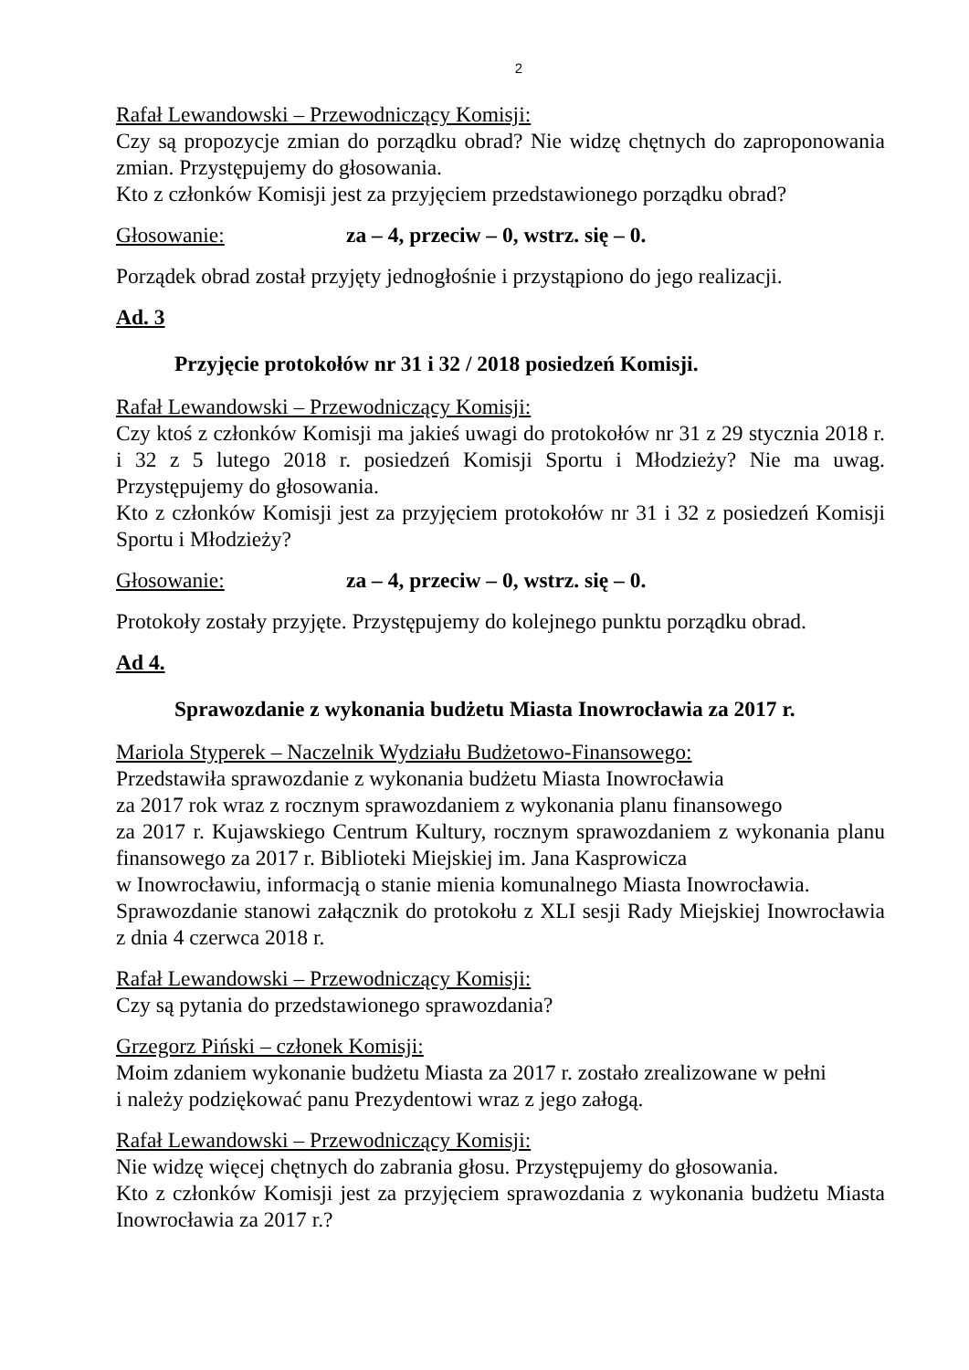2
Rafał Lewandowski – Przewodniczący Komisji:
Czy są propozycje zmian do porządku obrad? Nie widzę chętnych do zaproponowania zmian. Przystępujemy do głosowania.
Kto z członków Komisji jest za przyjęciem przedstawionego porządku obrad?
Głosowanie: za – 4, przeciw – 0, wstrz. się – 0.
Porządek obrad został przyjęty jednogłośnie i przystąpiono do jego realizacji.
Ad. 3
Przyjęcie protokołów nr 31 i 32 / 2018 posiedzeń Komisji.
Rafał Lewandowski – Przewodniczący Komisji:
Czy ktoś z członków Komisji ma jakieś uwagi do protokołów nr 31 z 29 stycznia 2018 r. i 32 z 5 lutego 2018 r. posiedzeń Komisji Sportu i Młodzieży? Nie ma uwag. Przystępujemy do głosowania.
Kto z członków Komisji jest za przyjęciem protokołów nr 31 i 32 z posiedzeń Komisji Sportu i Młodzieży?
Głosowanie: za – 4, przeciw – 0, wstrz. się – 0.
Protokoły zostały przyjęte. Przystępujemy do kolejnego punktu porządku obrad.
Ad 4.
Sprawozdanie z wykonania budżetu Miasta Inowrocławia za 2017 r.
Mariola Styperek – Naczelnik Wydziału Budżetowo-Finansowego:
Przedstawiła sprawozdanie z wykonania budżetu Miasta Inowrocławia
za 2017 rok wraz z rocznym sprawozdaniem z wykonania planu finansowego
za 2017 r. Kujawskiego Centrum Kultury, rocznym sprawozdaniem z wykonania planu finansowego za 2017 r. Biblioteki Miejskiej im. Jana Kasprowicza
w Inowrocławiu, informacją o stanie mienia komunalnego Miasta Inowrocławia.
Sprawozdanie stanowi załącznik do protokołu z XLI sesji Rady Miejskiej Inowrocławia z dnia 4 czerwca 2018 r.
Rafał Lewandowski – Przewodniczący Komisji:
Czy są pytania do przedstawionego sprawozdania?
Grzegorz Piński – członek Komisji:
Moim zdaniem wykonanie budżetu Miasta za 2017 r. zostało zrealizowane w pełni
i należy podziękować panu Prezydentowi wraz z jego załogą.
Rafał Lewandowski – Przewodniczący Komisji:
Nie widzę więcej chętnych do zabrania głosu. Przystępujemy do głosowania.
Kto z członków Komisji jest za przyjęciem sprawozdania z wykonania budżetu Miasta Inowrocławia za 2017 r.?